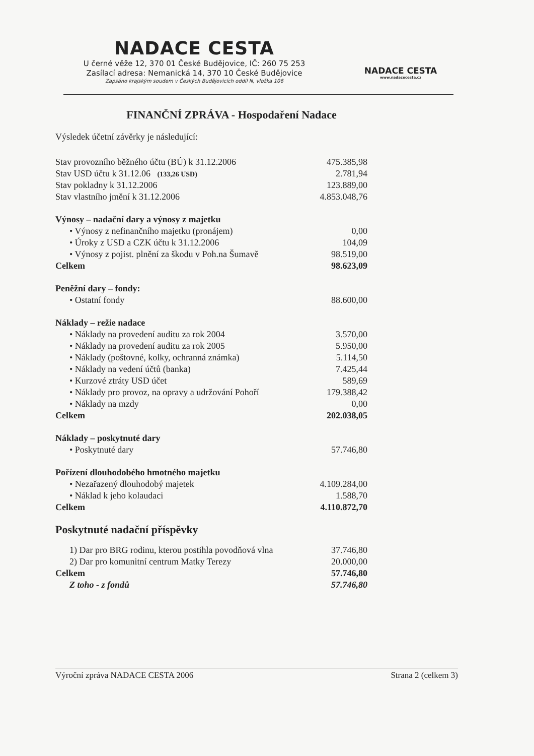NADACE CESTA
U černé věže 12, 370 01 České Budějovice, IČ: 260 75 253
Zasílací adresa: Nemanická 14, 370 10 České Budějovice
Zapsáno krajským soudem v Českých Budějovicích oddíl N, vložka 106
NADACE CESTA
www.nadacecesta.cz
FINANČNÍ ZPRÁVA - Hospodaření Nadace
Výsledek účetní závěrky je následující:
| Stav provozního běžného účtu (BÚ) k 31.12.2006 | 475.385,98 |
| Stav USD účtu k 31.12.06 (133,26 USD) | 2.781,94 |
| Stav pokladny k 31.12.2006 | 123.889,00 |
| Stav vlastního jmění k 31.12.2006 | 4.853.048,76 |
| Výnosy – nadační dary a výnosy z majetku | |
| • Výnosy z nefinančního majetku (pronájem) | 0,00 |
| • Úroky z USD a CZK účtu k 31.12.2006 | 104,09 |
| • Výnosy z pojist. plnění za škodu v Poh.na Šumavě | 98.519,00 |
| Celkem | 98.623,09 |
| Peněžní dary – fondy: | |
| • Ostatní fondy | 88.600,00 |
| Náklady – režie nadace | |
| • Náklady na provedení auditu za rok 2004 | 3.570,00 |
| • Náklady na provedení auditu za rok 2005 | 5.950,00 |
| • Náklady (poštovné, kolky, ochranná známka) | 5.114,50 |
| • Náklady na vedení účtů (banka) | 7.425,44 |
| • Kurzové ztráty USD účet | 589,69 |
| • Náklady pro provoz, na opravy a udržování Pohoří | 179.388,42 |
| • Náklady na mzdy | 0,00 |
| Celkem | 202.038,05 |
| Náklady – poskytnuté dary | |
| • Poskytnuté dary | 57.746,80 |
| Pořízení dlouhodobého hmotného majetku | |
| • Nezařazený dlouhodobý majetek | 4.109.284,00 |
| • Náklad k jeho kolaudaci | 1.588,70 |
| Celkem | 4.110.872,70 |
Poskytnuté nadační příspěvky
| 1) Dar pro BRG rodinu, kterou postihla povodňová vlna | 37.746,80 |
| 2) Dar pro komunitní centrum Matky Terezy | 20.000,00 |
| Celkem | 57.746,80 |
| Z toho - z fondů | 57.746,80 |
Výroční zpráva NADACE CESTA 2006 Strana 2 (celkem 3)